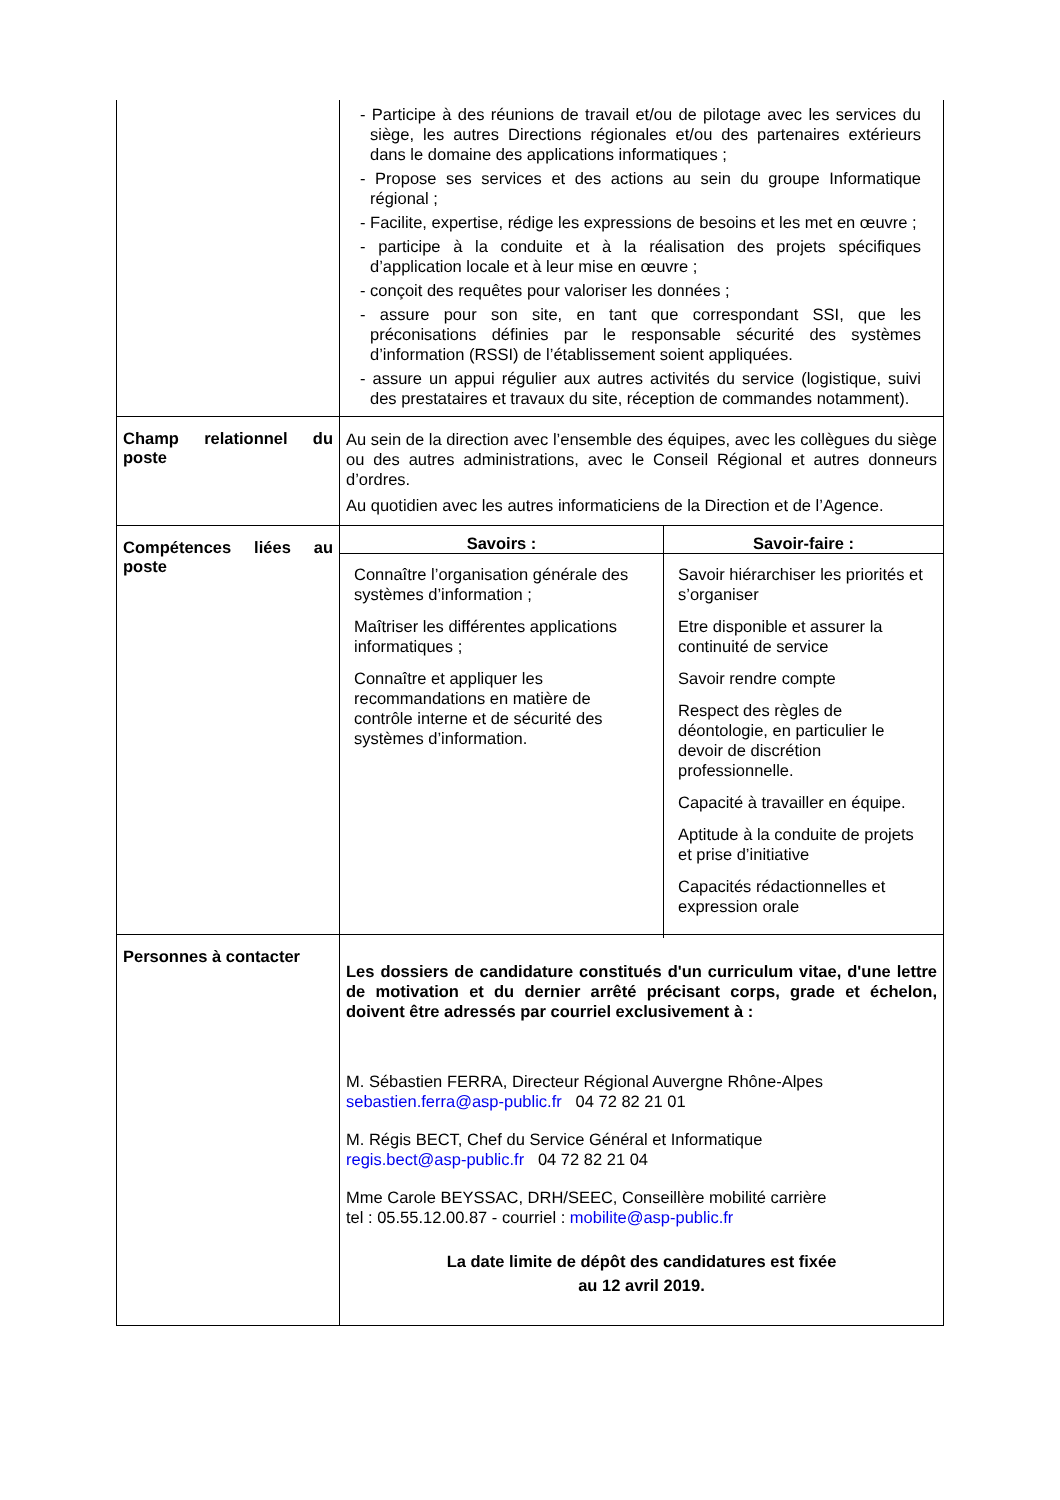| | - Participe à des réunions de travail et/ou de pilotage avec les services du siège, les autres Directions régionales et/ou des partenaires extérieurs dans le domaine des applications informatiques ; - Propose ses services et des actions au sein du groupe Informatique régional ; - Facilite, expertise, rédige les expressions de besoins et les met en œuvre ; - participe à la conduite et à la réalisation des projets spécifiques d’application locale et à leur mise en œuvre ; - conçoit des requêtes pour valoriser les données ; - assure pour son site, en tant que correspondant SSI, que les préconisations définies par le responsable sécurité des systèmes d’information (RSSI) de l’établissement soient appliquées. - assure un appui régulier aux autres activités du service (logistique, suivi des prestataires et travaux du site, réception de commandes notamment). |
| Champ relationnel du poste | Au sein de la direction avec l’ensemble des équipes, avec les collègues du siège ou des autres administrations, avec le Conseil Régional et autres donneurs d’ordres. Au quotidien avec les autres informaticiens de la Direction et de l’Agence. |
| Compétences liées au poste | / Savoirs : / Savoir-faire : / / --- / --- / / Connaître l’organisation générale des systèmes d’information ; Maîtriser les différentes applications informatiques ; Connaître et appliquer les recommandations en matière de contrôle interne et de sécurité des systèmes d’information. / Savoir hiérarchiser les priorités et s’organiser Etre disponible et assurer la continuité de service Savoir rendre compte Respect des règles de déontologie, en particulier le devoir de discrétion professionnelle. Capacité à travailler en équipe. Aptitude à la conduite de projets et prise d’initiative Capacités rédactionnelles et expression orale / |
| Personnes à contacter | Les dossiers de candidature constitués d'un curriculum vitae, d'une lettre de motivation et du dernier arrêté précisant corps, grade et échelon, doivent être adressés par courriel exclusivement à : M. Sébastien FERRA, Directeur Régional Auvergne Rhône-Alpes sebastien.ferra@asp-public.fr 04 72 82 21 01 M. Régis BECT, Chef du Service Général et Informatique regis.bect@asp-public.fr 04 72 82 21 04 Mme Carole BEYSSAC, DRH/SEEC, Conseillère mobilité carrière tel : 05.55.12.00.87 - courriel : mobilite@asp-public.fr La date limite de dépôt des candidatures est fixée au 12 avril 2019. |